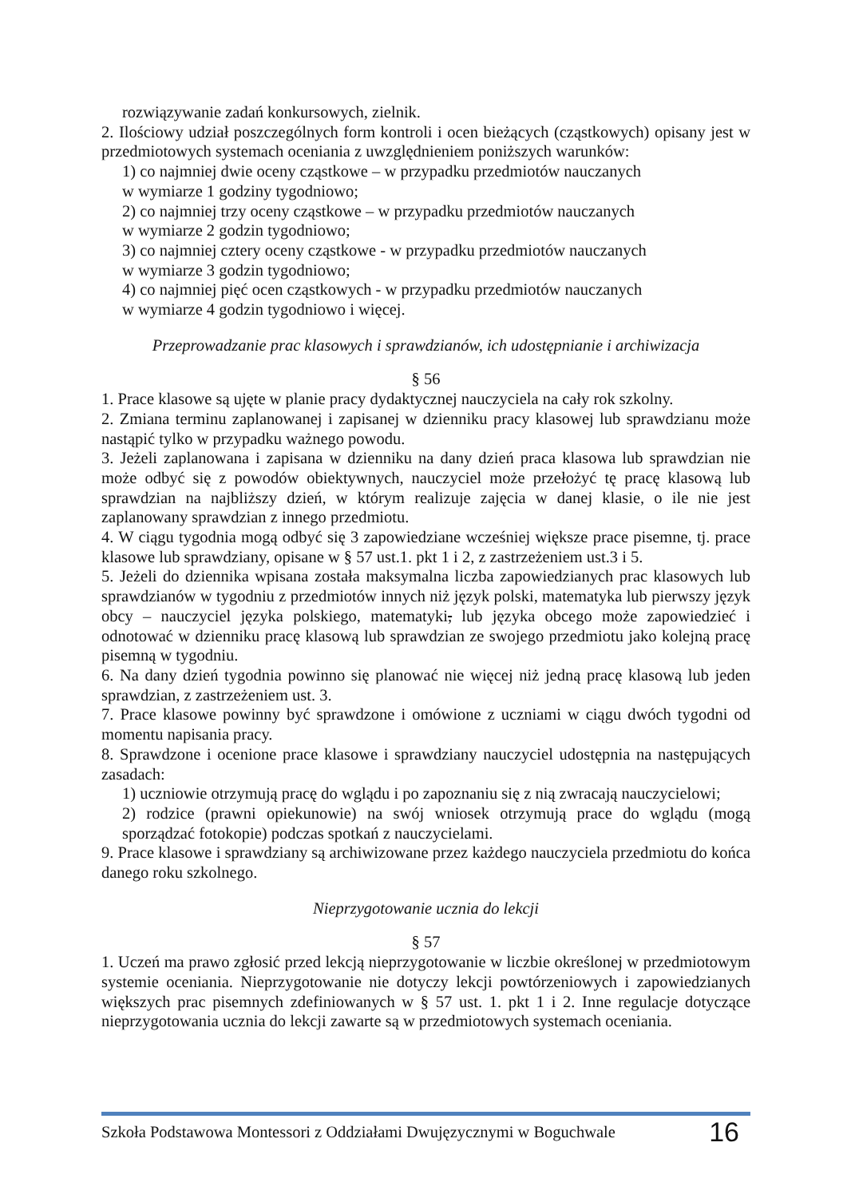rozwiązywanie zadań konkursowych, zielnik.
2. Ilościowy udział poszczególnych form kontroli i ocen bieżących (cząstkowych) opisany jest w przedmiotowych systemach oceniania z uwzględnieniem poniższych warunków:
1) co najmniej dwie oceny cząstkowe – w przypadku przedmiotów nauczanych
w wymiarze 1 godziny tygodniowo;
2) co najmniej trzy oceny cząstkowe – w przypadku przedmiotów nauczanych
w wymiarze 2 godzin tygodniowo;
3) co najmniej cztery oceny cząstkowe - w przypadku przedmiotów nauczanych
w wymiarze 3 godzin tygodniowo;
4) co najmniej pięć ocen cząstkowych - w przypadku przedmiotów nauczanych
w wymiarze 4 godzin tygodniowo i więcej.
Przeprowadzanie prac klasowych i sprawdzianów, ich udostępnianie i archiwizacja
§ 56
1. Prace klasowe są ujęte w planie pracy dydaktycznej nauczyciela na cały rok szkolny.
2. Zmiana terminu zaplanowanej i zapisanej w dzienniku pracy klasowej lub sprawdzianu może nastąpić tylko w przypadku ważnego powodu.
3. Jeżeli zaplanowana i zapisana w dzienniku na dany dzień praca klasowa lub sprawdzian nie może odbyć się z powodów obiektywnych, nauczyciel może przełożyć tę pracę klasową lub sprawdzian na najbliższy dzień, w którym realizuje zajęcia w danej klasie, o ile nie jest zaplanowany sprawdzian z innego przedmiotu.
4. W ciągu tygodnia mogą odbyć się 3 zapowiedziane wcześniej większe prace pisemne, tj. prace klasowe lub sprawdziany, opisane w § 57 ust.1. pkt 1 i 2, z zastrzeżeniem ust.3 i 5.
5. Jeżeli do dziennika wpisana została maksymalna liczba zapowiedzianych prac klasowych lub sprawdzianów w tygodniu z przedmiotów innych niż język polski, matematyka lub pierwszy język obcy – nauczyciel języka polskiego, matematyki, lub języka obcego może zapowiedzieć i odnotować w dzienniku pracę klasową lub sprawdzian ze swojego przedmiotu jako kolejną pracę pisemną w tygodniu.
6. Na dany dzień tygodnia powinno się planować nie więcej niż jedną pracę klasową lub jeden sprawdzian, z zastrzeżeniem ust. 3.
7. Prace klasowe powinny być sprawdzone i omówione z uczniami w ciągu dwóch tygodni od momentu napisania pracy.
8. Sprawdzone i ocenione prace klasowe i sprawdziany nauczyciel udostępnia na następujących zasadach:
1) uczniowie otrzymują pracę do wglądu i po zapoznaniu się z nią zwracają nauczycielowi;
2) rodzice (prawni opiekunowie) na swój wniosek otrzymują prace do wglądu (mogą sporządzać fotokopie) podczas spotkań z nauczycielami.
9. Prace klasowe i sprawdziany są archiwizowane przez każdego nauczyciela przedmiotu do końca danego roku szkolnego.
Nieprzygotowanie ucznia do lekcji
§ 57
1. Uczeń ma prawo zgłosić przed lekcją nieprzygotowanie w liczbie określonej w przedmiotowym systemie oceniania. Nieprzygotowanie nie dotyczy lekcji powtórzeniowych i zapowiedzianych większych prac pisemnych zdefiniowanych w § 57 ust. 1. pkt 1 i 2. Inne regulacje dotyczące nieprzygotowania ucznia do lekcji zawarte są w przedmiotowych systemach oceniania.
Szkoła Podstawowa Montessori z Oddziałami Dwujęzycznymi w Boguchwale 16